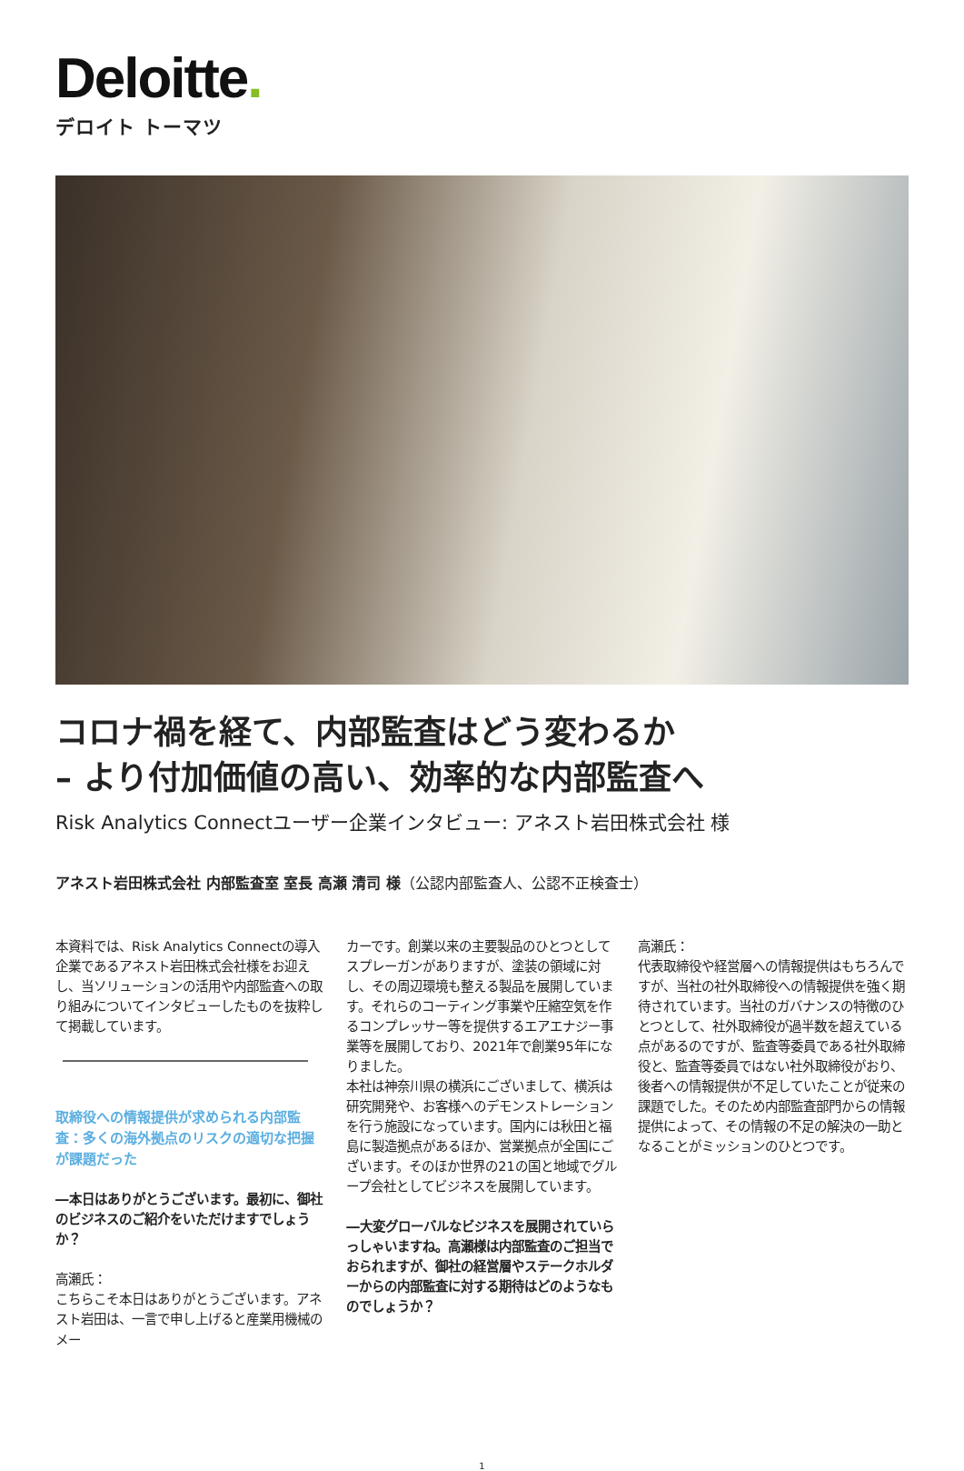Deloitte.
デロイト トーマツ
コロナ禍を経て、内部監査はどう変わるか
– より付加価値の高い、効率的な内部監査へ
Risk Analytics Connectユーザー企業インタビュー: アネスト岩田株式会社 様
アネスト岩田株式会社 内部監査室 室長 高瀬 清司 様（公認内部監査人、公認不正検査士）
本資料では、Risk Analytics Connectの導入企業であるアネスト岩田株式会社様をお迎えし、当ソリューションの活用や内部監査への取り組みについてインタビューしたものを抜粋して掲載しています。
取締役への情報提供が求められる内部監査：多くの海外拠点のリスクの適切な把握が課題だった
―本日はありがとうございます。最初に、御社のビジネスのご紹介をいただけますでしょうか？
高瀬氏：
こちらこそ本日はありがとうございます。アネスト岩田は、一言で申し上げると産業用機械のメー
カーです。創業以来の主要製品のひとつとしてスプレーガンがありますが、塗装の領域に対し、その周辺環境も整える製品を展開しています。それらのコーティング事業や圧縮空気を作るコンプレッサー等を提供するエアエナジー事業等を展開しており、2021年で創業95年になりました。
本社は神奈川県の横浜にございまして、横浜は研究開発や、お客様へのデモンストレーションを行う施設になっています。国内には秋田と福島に製造拠点があるほか、営業拠点が全国にございます。そのほか世界の21の国と地域でグループ会社としてビジネスを展開しています。
―大変グローバルなビジネスを展開されていらっしゃいますね。高瀬様は内部監査のご担当でおられますが、御社の経営層やステークホルダーからの内部監査に対する期待はどのようなものでしょうか？
高瀬氏：
代表取締役や経営層への情報提供はもちろんですが、当社の社外取締役への情報提供を強く期待されています。当社のガバナンスの特徴のひとつとして、社外取締役が過半数を超えている点があるのですが、監査等委員である社外取締役と、監査等委員ではない社外取締役がおり、後者への情報提供が不足していたことが従来の課題でした。そのため内部監査部門からの情報提供によって、その情報の不足の解決の一助となることがミッションのひとつです。
1